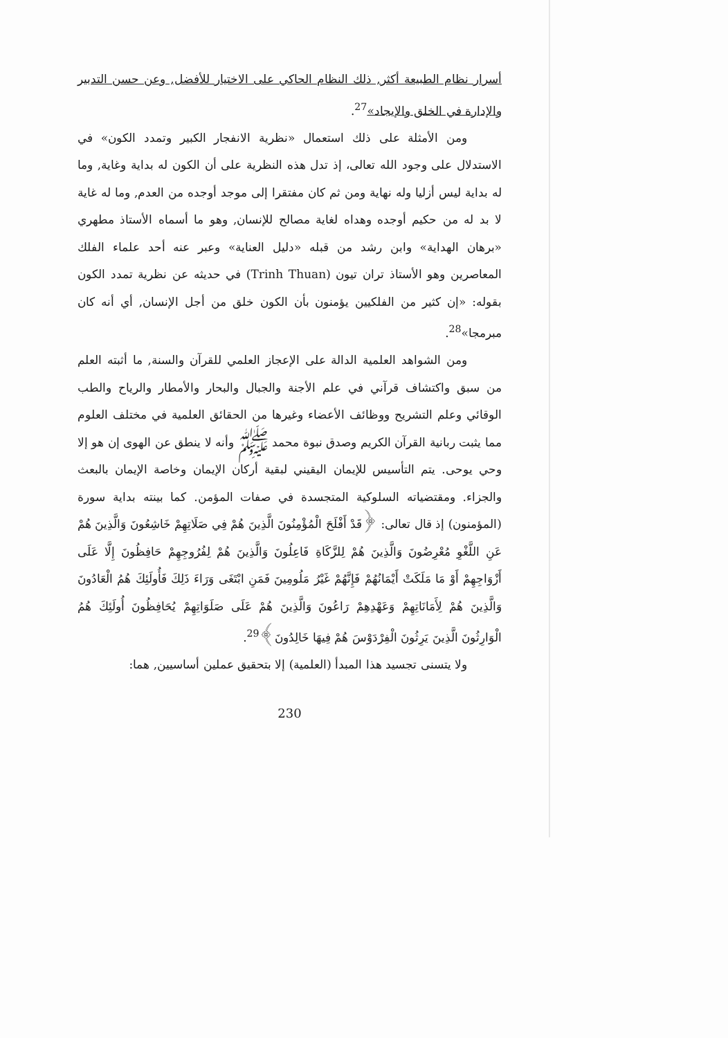أسرار نظام الطبيعة أكثر, ذلك النظام الحاكي على الاختيار للأفضل, وعن حسن التدبير والإدارة في الخلق والإيجاد»<sup>27</sup>.
ومن الأمثلة على ذلك استعمال «نظرية الانفجار الكبير وتمدد الكون» في الاستدلال على وجود الله تعالى، إذ تدل هذه النظرية على أن الكون له بداية وغاية, وما له بداية ليس أزليا وله نهاية ومن ثم كان مفتقرا إلى موجد أوجده من العدم, وما له غاية لا بد له من حكيم أوجده وهداه لغاية مصالح للإنسان, وهو ما أسماه الأستاذ مطهري «برهان الهداية» وابن رشد من قبله «دليل العناية» وعبر عنه أحد علماء الفلك المعاصرين وهو الأستاذ تران تيون (Trinh Thuan) في حديثه عن نظرية تمدد الكون بقوله: «إن كثير من الفلكيين يؤمنون بأن الكون خلق من أجل الإنسان, أي أنه كان مبرمجا»<sup>28</sup>.
ومن الشواهد العلمية الدالة على الإعجاز العلمي للقرآن والسنة, ما أثبته العلم من سبق واكتشاف قرآني في علم الأجنة والجبال والبحار والأمطار والرياح والطب الوقائي وعلم التشريح ووظائف الأعضاء وغيرها من الحقائق العلمية في مختلف العلوم مما يثبت ربانية القرآن الكريم وصدق نبوة محمد ﷺ وأنه لا ينطق عن الهوى إن هو إلا وحي يوحى. يتم التأسيس للإيمان اليقيني لبقية أركان الإيمان وخاصة الإيمان بالبعث والجزاء. ومقتضياته السلوكية المتجسدة في صفات المؤمن. كما بينته بداية سورة (المؤمنون) إذ قال تعالى: ﴿قَدْ أَفْلَحَ الْمُؤْمِنُونَ الَّذِينَ هُمْ فِي صَلَاتِهِمْ خَاشِعُونَ وَالَّذِينَ هُمْ عَنِ اللَّغْوِ مُعْرِضُونَ وَالَّذِينَ هُمْ لِلزَّكَاةِ فَاعِلُونَ وَالَّذِينَ هُمْ لِفُرُوجِهِمْ حَافِظُونَ إِلَّا عَلَى أَزْوَاجِهِمْ أَوْ مَا مَلَكَتْ أَيْمَانُهُمْ فَإِنَّهُمْ غَيْرُ مَلُومِينَ فَمَنِ ابْتَغَى وَرَاءَ ذَلِكَ فَأُولَئِكَ هُمُ الْعَادُونَ وَالَّذِينَ هُمْ لِأَمَانَاتِهِمْ وَعَهْدِهِمْ رَاعُونَ وَالَّذِينَ هُمْ عَلَى صَلَوَاتِهِمْ يُحَافِظُونَ أُولَئِكَ هُمُ الْوَارِثُونَ الَّذِينَ يَرِثُونَ الْفِرْدَوْسَ هُمْ فِيهَا خَالِدُونَ﴾<sup>29</sup>.
ولا يتسنى تجسيد هذا المبدأ (العلمية) إلا بتحقيق عملين أساسيين, هما:
230